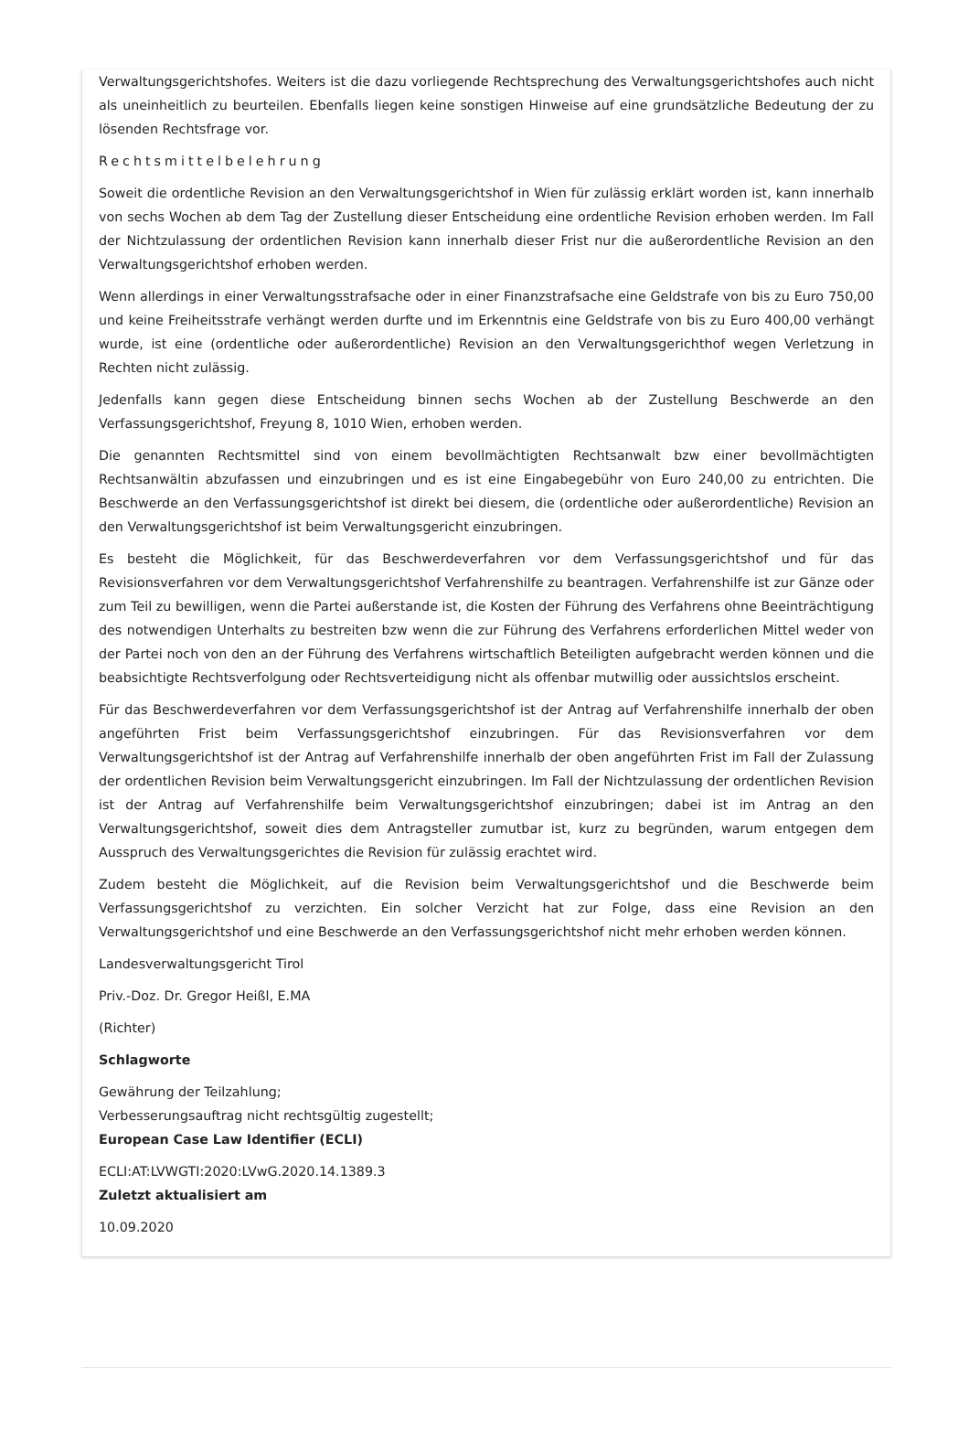Verwaltungsgerichtshofes. Weiters ist die dazu vorliegende Rechtsprechung des Verwaltungsgerichtshofes auch nicht als uneinheitlich zu beurteilen. Ebenfalls liegen keine sonstigen Hinweise auf eine grundsätzliche Bedeutung der zu lösenden Rechtsfrage vor.
Rechtsmittelbelehrung
Soweit die ordentliche Revision an den Verwaltungsgerichtshof in Wien für zulässig erklärt worden ist, kann innerhalb von sechs Wochen ab dem Tag der Zustellung dieser Entscheidung eine ordentliche Revision erhoben werden. Im Fall der Nichtzulassung der ordentlichen Revision kann innerhalb dieser Frist nur die außerordentliche Revision an den Verwaltungsgerichtshof erhoben werden.
Wenn allerdings in einer Verwaltungsstrafsache oder in einer Finanzstrafsache eine Geldstrafe von bis zu Euro 750,00 und keine Freiheitsstrafe verhängt werden durfte und im Erkenntnis eine Geldstrafe von bis zu Euro 400,00 verhängt wurde, ist eine (ordentliche oder außerordentliche) Revision an den Verwaltungsgerichthof wegen Verletzung in Rechten nicht zulässig.
Jedenfalls kann gegen diese Entscheidung binnen sechs Wochen ab der Zustellung Beschwerde an den Verfassungsgerichtshof, Freyung 8, 1010 Wien, erhoben werden.
Die genannten Rechtsmittel sind von einem bevollmächtigten Rechtsanwalt bzw einer bevollmächtigten Rechtsanwältin abzufassen und einzubringen und es ist eine Eingabegebühr von Euro 240,00 zu entrichten. Die Beschwerde an den Verfassungsgerichtshof ist direkt bei diesem, die (ordentliche oder außerordentliche) Revision an den Verwaltungsgerichtshof ist beim Verwaltungsgericht einzubringen.
Es besteht die Möglichkeit, für das Beschwerdeverfahren vor dem Verfassungsgerichtshof und für das Revisionsverfahren vor dem Verwaltungsgerichtshof Verfahrenshilfe zu beantragen. Verfahrenshilfe ist zur Gänze oder zum Teil zu bewilligen, wenn die Partei außerstande ist, die Kosten der Führung des Verfahrens ohne Beeinträchtigung des notwendigen Unterhalts zu bestreiten bzw wenn die zur Führung des Verfahrens erforderlichen Mittel weder von der Partei noch von den an der Führung des Verfahrens wirtschaftlich Beteiligten aufgebracht werden können und die beabsichtigte Rechtsverfolgung oder Rechtsverteidigung nicht als offenbar mutwillig oder aussichtslos erscheint.
Für das Beschwerdeverfahren vor dem Verfassungsgerichtshof ist der Antrag auf Verfahrenshilfe innerhalb der oben angeführten Frist beim Verfassungsgerichtshof einzubringen. Für das Revisionsverfahren vor dem Verwaltungsgerichtshof ist der Antrag auf Verfahrenshilfe innerhalb der oben angeführten Frist im Fall der Zulassung der ordentlichen Revision beim Verwaltungsgericht einzubringen. Im Fall der Nichtzulassung der ordentlichen Revision ist der Antrag auf Verfahrenshilfe beim Verwaltungsgerichtshof einzubringen; dabei ist im Antrag an den Verwaltungsgerichtshof, soweit dies dem Antragsteller zumutbar ist, kurz zu begründen, warum entgegen dem Ausspruch des Verwaltungsgerichtes die Revision für zulässig erachtet wird.
Zudem besteht die Möglichkeit, auf die Revision beim Verwaltungsgerichtshof und die Beschwerde beim Verfassungsgerichtshof zu verzichten. Ein solcher Verzicht hat zur Folge, dass eine Revision an den Verwaltungsgerichtshof und eine Beschwerde an den Verfassungsgerichtshof nicht mehr erhoben werden können.
Landesverwaltungsgericht Tirol
Priv.-Doz. Dr. Gregor Heißl, E.MA
(Richter)
Schlagworte
Gewährung der Teilzahlung;
Verbesserungsauftrag nicht rechtsgültig zugestellt;
European Case Law Identifier (ECLI)
ECLI:AT:LVWGTI:2020:LVwG.2020.14.1389.3
Zuletzt aktualisiert am
10.09.2020